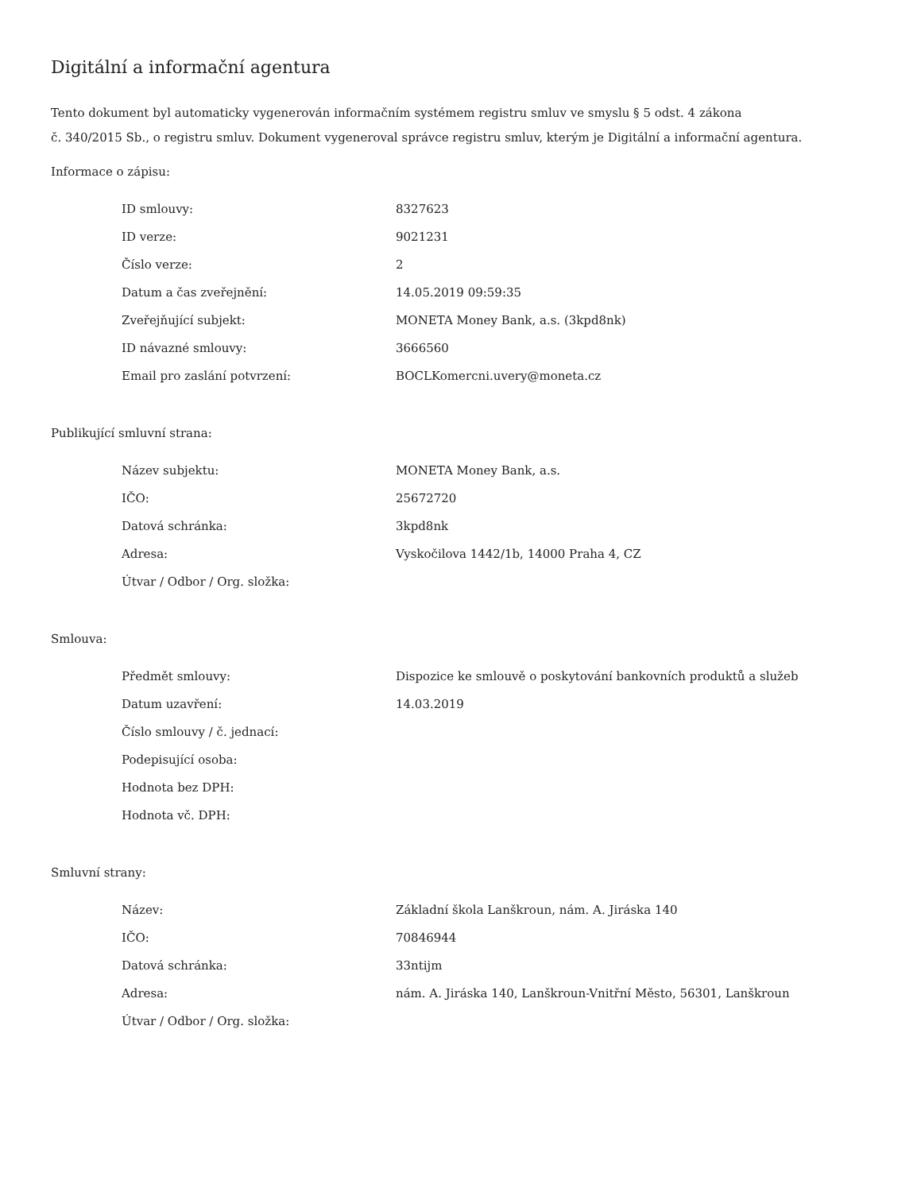Digitální a informační agentura
Tento dokument byl automaticky vygenerován informačním systémem registru smluv ve smyslu § 5 odst. 4 zákona
č. 340/2015 Sb., o registru smluv. Dokument vygeneroval správce registru smluv, kterým je Digitální a informační agentura.
Informace o zápisu:
| ID smlouvy: | 8327623 |
| ID verze: | 9021231 |
| Číslo verze: | 2 |
| Datum a čas zveřejnění: | 14.05.2019 09:59:35 |
| Zveřejňující subjekt: | MONETA Money Bank, a.s. (3kpd8nk) |
| ID návazné smlouvy: | 3666560 |
| Email pro zaslání potvrzení: | BOCLKomercni.uvery@moneta.cz |
Publikující smluvní strana:
| Název subjektu: | MONETA Money Bank, a.s. |
| IČO: | 25672720 |
| Datová schránka: | 3kpd8nk |
| Adresa: | Vyskočilova 1442/1b, 14000 Praha 4, CZ |
| Útvar / Odbor / Org. složka: | |
Smlouva:
| Předmět smlouvy: | Dispozice ke smlouvě o poskytování bankovních produktů a služeb |
| Datum uzavření: | 14.03.2019 |
| Číslo smlouvy / č. jednací: | |
| Podepisující osoba: | |
| Hodnota bez DPH: | |
| Hodnota vč. DPH: | |
Smluvní strany:
| Název: | Základní škola Lanškroun, nám. A. Jiráska 140 |
| IČO: | 70846944 |
| Datová schránka: | 33ntijm |
| Adresa: | nám. A. Jiráska 140, Lanškroun-Vnitřní Město, 56301, Lanškroun |
| Útvar / Odbor / Org. složka: | |